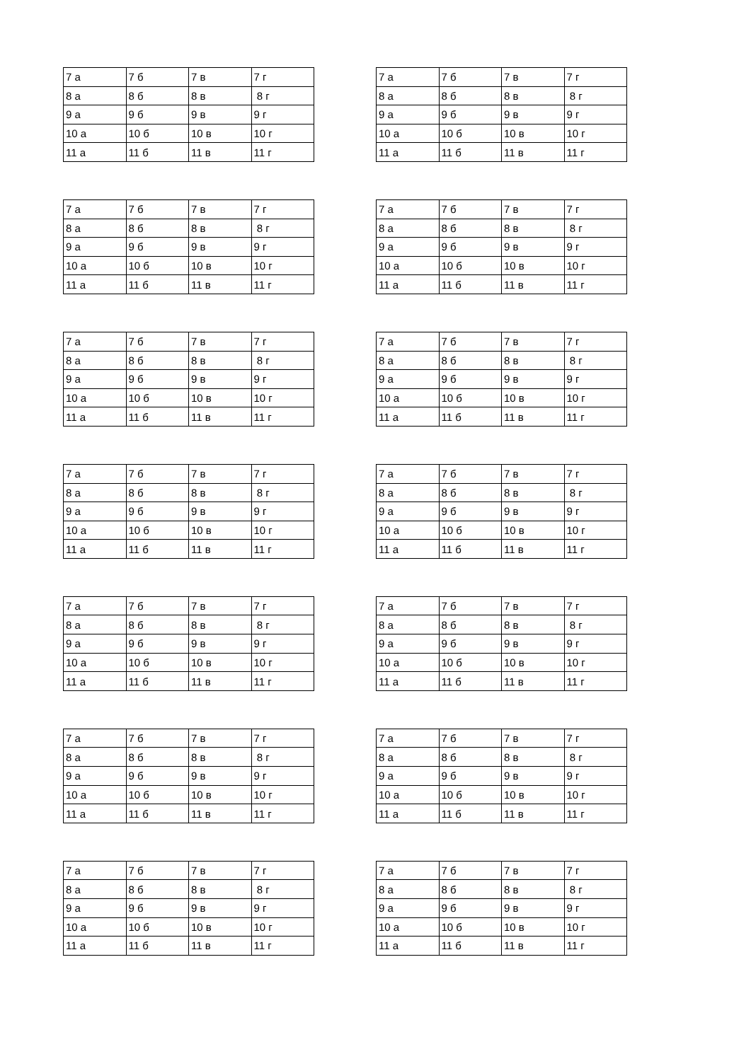| 7 а | 7 б | 7 в | 7 г |
| 8 а | 8 б | 8 в | 8 г |
| 9 а | 9 б | 9 в | 9 г |
| 10 а | 10 б | 10 в | 10 г |
| 11 а | 11 б | 11 в | 11 г |
| 7 а | 7 б | 7 в | 7 г |
| 8 а | 8 б | 8 в | 8 г |
| 9 а | 9 б | 9 в | 9 г |
| 10 а | 10 б | 10 в | 10 г |
| 11 а | 11 б | 11 в | 11 г |
| 7 а | 7 б | 7 в | 7 г |
| 8 а | 8 б | 8 в | 8 г |
| 9 а | 9 б | 9 в | 9 г |
| 10 а | 10 б | 10 в | 10 г |
| 11 а | 11 б | 11 в | 11 г |
| 7 а | 7 б | 7 в | 7 г |
| 8 а | 8 б | 8 в | 8 г |
| 9 а | 9 б | 9 в | 9 г |
| 10 а | 10 б | 10 в | 10 г |
| 11 а | 11 б | 11 в | 11 г |
| 7 а | 7 б | 7 в | 7 г |
| 8 а | 8 б | 8 в | 8 г |
| 9 а | 9 б | 9 в | 9 г |
| 10 а | 10 б | 10 в | 10 г |
| 11 а | 11 б | 11 в | 11 г |
| 7 а | 7 б | 7 в | 7 г |
| 8 а | 8 б | 8 в | 8 г |
| 9 а | 9 б | 9 в | 9 г |
| 10 а | 10 б | 10 в | 10 г |
| 11 а | 11 б | 11 в | 11 г |
| 7 а | 7 б | 7 в | 7 г |
| 8 а | 8 б | 8 в | 8 г |
| 9 а | 9 б | 9 в | 9 г |
| 10 а | 10 б | 10 в | 10 г |
| 11 а | 11 б | 11 в | 11 г |
| 7 а | 7 б | 7 в | 7 г |
| 8 а | 8 б | 8 в | 8 г |
| 9 а | 9 б | 9 в | 9 г |
| 10 а | 10 б | 10 в | 10 г |
| 11 а | 11 б | 11 в | 11 г |
| 7 а | 7 б | 7 в | 7 г |
| 8 а | 8 б | 8 в | 8 г |
| 9 а | 9 б | 9 в | 9 г |
| 10 а | 10 б | 10 в | 10 г |
| 11 а | 11 б | 11 в | 11 г |
| 7 а | 7 б | 7 в | 7 г |
| 8 а | 8 б | 8 в | 8 г |
| 9 а | 9 б | 9 в | 9 г |
| 10 а | 10 б | 10 в | 10 г |
| 11 а | 11 б | 11 в | 11 г |
| 7 а | 7 б | 7 в | 7 г |
| 8 а | 8 б | 8 в | 8 г |
| 9 а | 9 б | 9 в | 9 г |
| 10 а | 10 б | 10 в | 10 г |
| 11 а | 11 б | 11 в | 11 г |
| 7 а | 7 б | 7 в | 7 г |
| 8 а | 8 б | 8 в | 8 г |
| 9 а | 9 б | 9 в | 9 г |
| 10 а | 10 б | 10 в | 10 г |
| 11 а | 11 б | 11 в | 11 г |
| 7 а | 7 б | 7 в | 7 г |
| 8 а | 8 б | 8 в | 8 г |
| 9 а | 9 б | 9 в | 9 г |
| 10 а | 10 б | 10 в | 10 г |
| 11 а | 11 б | 11 в | 11 г |
| 7 а | 7 б | 7 в | 7 г |
| 8 а | 8 б | 8 в | 8 г |
| 9 а | 9 б | 9 в | 9 г |
| 10 а | 10 б | 10 в | 10 г |
| 11 а | 11 б | 11 в | 11 г |